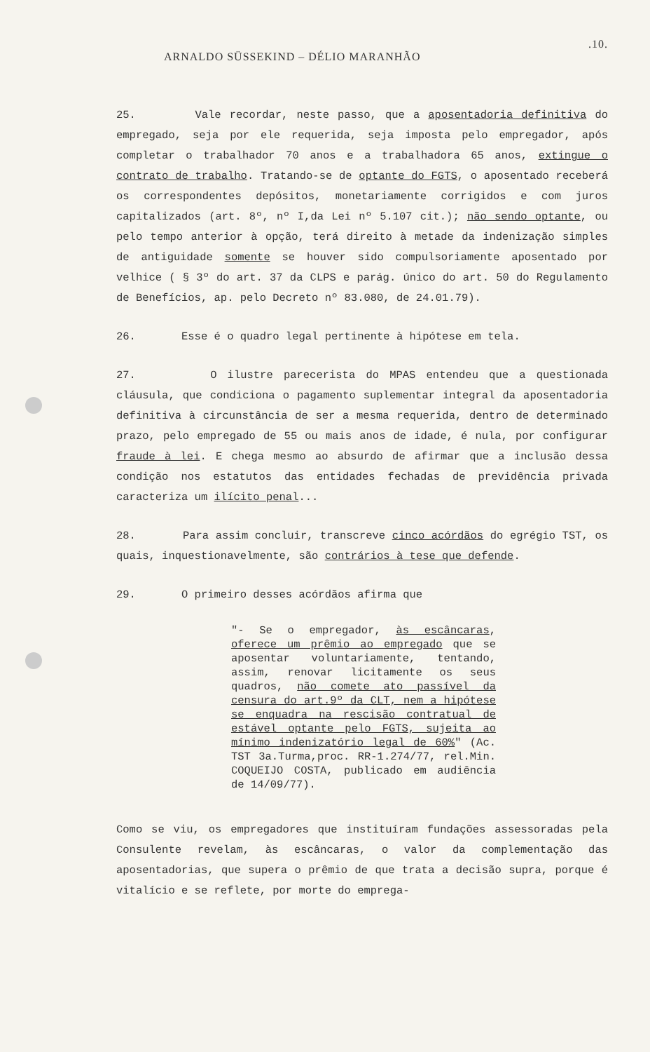ARNALDO SÜSSEKIND – DÉLIO MARANHÃO.10.
25. Vale recordar, neste passo, que a aposentadoria definitiva do empregado, seja por ele requerida, seja imposta pelo empregador, após completar o trabalhador 70 anos e a trabalhadora 65 anos, extingue o contrato de trabalho. Tratando-se de optante do FGTS, o aposentado receberá os correspondentes depósitos, monetariamente corrigidos e com juros capitalizados (art. 8º, nº I,da Lei nº 5.107 cit.); não sendo optante, ou pelo tempo anterior à opção, terá direito à metade da indenização simples de antiguidade somente se houver sido compulsoriamente aposentado por velhice ( § 3º do art. 37 da CLPS e parág. único do art. 50 do Regulamento de Benefícios, ap. pelo Decreto nº 83.080, de 24.01.79).
26. Esse é o quadro legal pertinente à hipótese em tela.
27. O ilustre parecerista do MPAS entendeu que a questionada cláusula, que condiciona o pagamento suplementar integral da aposentadoria definitiva à circunstância de ser a mesma requerida, dentro de determinado prazo, pelo empregado de 55 ou mais anos de idade, é nula, por configurar fraude à lei. E chega mesmo ao absurdo de afirmar que a inclusão dessa condição nos estatutos das entidades fechadas de previdência privada caracteriza um ilícito penal...
28. Para assim concluir, transcreve cinco acórdãos do egrégio TST, os quais, inquestionavelmente, são contrários à tese que defende.
29. O primeiro desses acórdãos afirma que
"- Se o empregador, às escâncaras, oferece um prêmio ao empregado que se aposentar voluntariamente, tentando, assim, renovar licitamente os seus quadros, não comete ato passível da censura do art.9º da CLT, nem a hipótese se enquadra na rescisão contratual de estável optante pelo FGTS, sujeita ao mínimo indenizatório legal de 60%" (Ac. TST 3a.Turma,proc. RR-1.274/77, rel.Min. COQUEIJO COSTA, publicado em audiência de 14/09/77).
Como se viu, os empregadores que instituíram fundações assessoradas pela Consulente revelam, às escâncaras, o valor da complementação das aposentadorias, que supera o prêmio de que trata a decisão supra, porque é vitalício e se reflete, por morte do emprega-